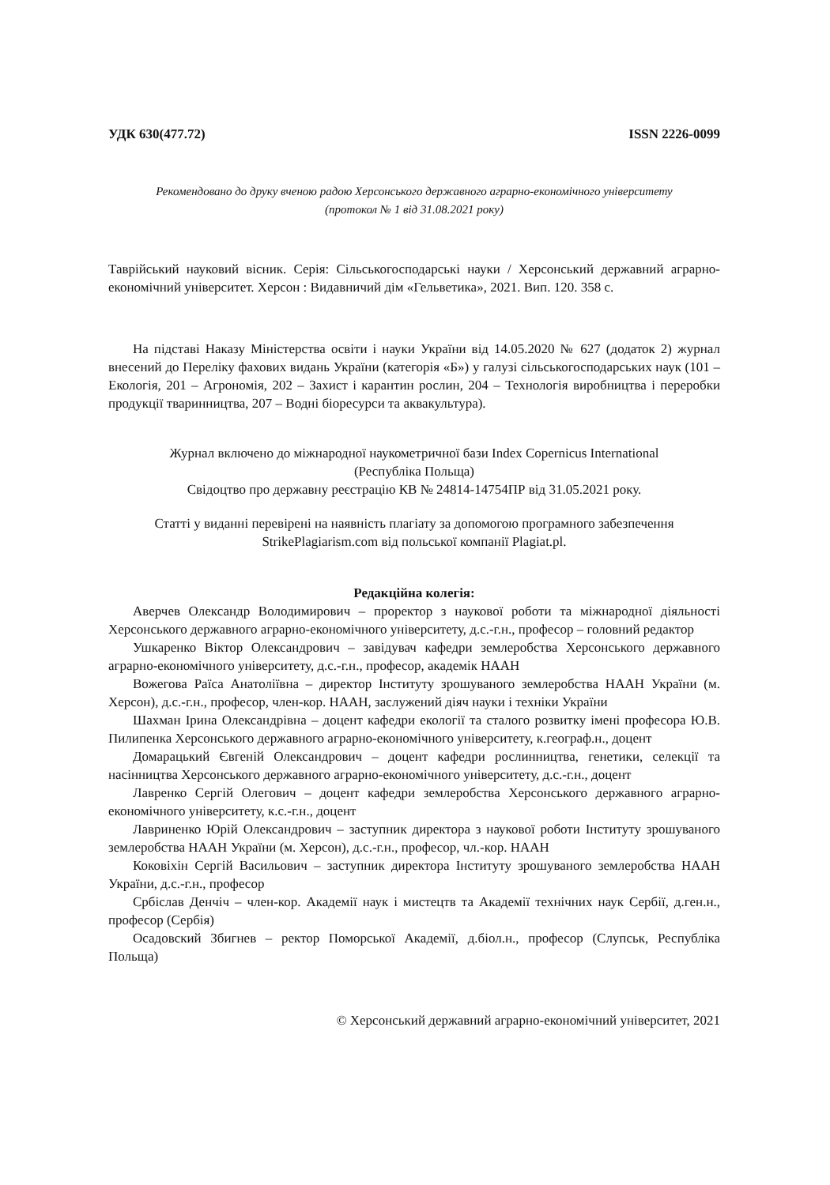УДК 630(477.72) ISSN 2226-0099
Рекомендовано до друку вченою радою Херсонського державного аграрно-економічного університету
(протокол № 1 від 31.08.2021 року)
Таврійський науковий вісник. Серія: Сільськогосподарські науки / Херсонський державний аграрно-економічний університет. Херсон : Видавничий дім «Гельветика», 2021. Вип. 120. 358 с.
На підставі Наказу Міністерства освіти і науки України від 14.05.2020 № 627 (додаток 2) журнал внесений до Переліку фахових видань України (категорія «Б») у галузі сільськогосподарських наук (101 – Екологія, 201 – Агрономія, 202 – Захист і карантин рослин, 204 – Технологія виробництва і переробки продукції тваринництва, 207 – Водні біоресурси та аквакультура).
Журнал включено до міжнародної наукометричної бази Index Copernicus International
(Республіка Польща)
Свідоцтво про державну реєстрацію КВ № 24814-14754ПР від 31.05.2021 року.
Статті у виданні перевірені на наявність плагіату за допомогою програмного забезпечення StrikePlagiarism.com від польської компанії Plagiat.pl.
Редакційна колегія:
Аверчев Олександр Володимирович – проректор з наукової роботи та міжнародної діяльності Херсонського державного аграрно-економічного університету, д.с.-г.н., професор – головний редактор
Ушкаренко Віктор Олександрович – завідувач кафедри землеробства Херсонського державного аграрно-економічного університету, д.с.-г.н., професор, академік НААН
Вожегова Раїса Анатоліївна – директор Інституту зрошуваного землеробства НААН України (м. Херсон), д.с.-г.н., професор, член-кор. НААН, заслужений діяч науки і техніки України
Шахман Ірина Олександрівна – доцент кафедри екології та сталого розвитку імені професора Ю.В. Пилипенка Херсонського державного аграрно-економічного університету, к.географ.н., доцент
Домарацький Євгеній Олександрович – доцент кафедри рослинництва, генетики, селекції та насінництва Херсонського державного аграрно-економічного університету, д.с.-г.н., доцент
Лавренко Сергій Олегович – доцент кафедри землеробства Херсонського державного аграрно-економічного університету, к.с.-г.н., доцент
Лавриненко Юрій Олександрович – заступник директора з наукової роботи Інституту зрошуваного землеробства НААН України (м. Херсон), д.с.-г.н., професор, чл.-кор. НААН
Коковіхін Сергій Васильович – заступник директора Інституту зрошуваного землеробства НААН України, д.с.-г.н., професор
Србіслав Денчіч – член-кор. Академії наук і мистецтв та Академії технічних наук Сербії, д.ген.н., професор (Сербія)
Осадовский Збигнев – ректор Поморської Академії, д.біол.н., професор (Слупськ, Республіка Польща)
© Херсонський державний аграрно-економічний університет, 2021